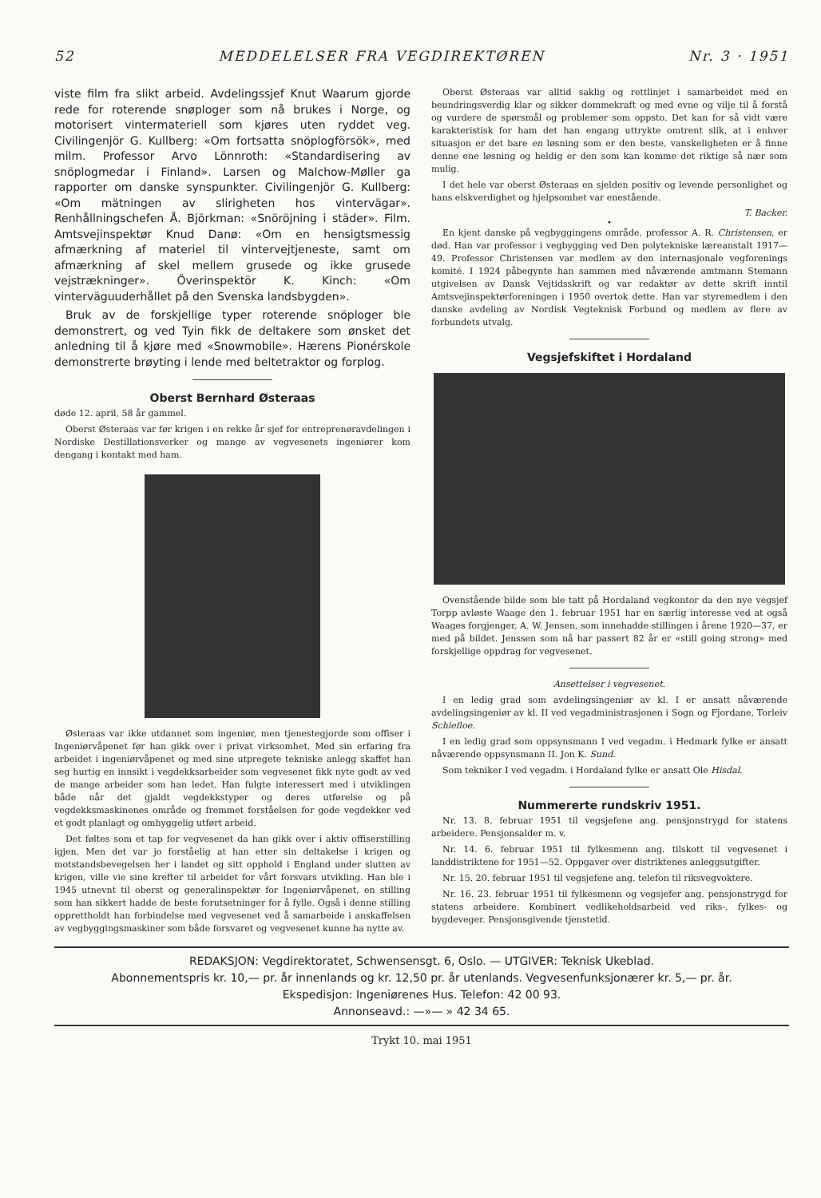52 MEDDELELSER FRA VEGDIREKTØREN Nr. 3 · 1951
viste film fra slikt arbeid. Avdelingssjef Knut Waarum gjorde rede for roterende snøploger som nå brukes i Norge, og motorisert vintermateriell som kjøres uten ryddet veg. Civilingenjör G. Kullberg: «Om fortsatta snöplogförsök», med milm. Professor Arvo Lönnroth: «Standardisering av snöplogmedar i Finland». Larsen og Malchow-Møller ga rapporter om danske synspunkter. Civilingenjör G. Kullberg: «Om mätningen av slirigheten hos vintervägar». Renhållningschefen Å. Björkman: «Snöröjning i städer». Film. Amtsvejinspektør Knud Danø: «Om en hensigtsmessig afmærkning af materiel til vintervejtjeneste, samt om afmærkning af skel mellem grusede og ikke grusede vejstrækninger». Överinspektör K. Kinch: «Om vinterväguuderhållet på den Svenska landsbygden».
Bruk av de forskjellige typer roterende snöploger ble demonstrert, og ved Tyin fikk de deltakere som ønsket det anledning til å kjøre med «Snowmobile». Hærens Pionérskole demonstrerte brøyting i lende med beltetraktor og forplog.
Oberst Bernhard Østeraas
døde 12. april, 58 år gammel.
Oberst Østeraas var før krigen i en rekke år sjef for entreprenøravdelingen i Nordiske Destillationsverker og mange av vegvesenets ingeniører kom dengang i kontakt med ham.
Østeraas var ikke utdannet som ingeniør, men tjenestegjorde som offiser i Ingeniørvåpenet før han gikk over i privat virksomhet. Med sin erfaring fra arbeidet i ingeniørvåpenet og med sine utpregete tekniske anlegg skaffet han seg hurtig en innsikt i vegdekksarbeider som vegvesenet fikk nyte godt av ved de mange arbeider som han ledet. Han fulgte interessert med i utviklingen både når det gjaldt vegdekkstyper og deres utførelse og på vegdekksmaskinenes område og fremmet forståelsen for gode vegdekker ved et godt planlagt og omhyggelig utført arbeid.
Det føltes som et tap for vegvesenet da han gikk over i aktiv offiserstilling igjen. Men det var jo forståelig at han etter sin deltakelse i krigen og motstandsbevegelsen her i landet og sitt opphold i England under slutten av krigen, ville vie sine krefter til arbeidet for vårt forsvars utvikling. Han ble i 1945 utnevnt til oberst og generalinspektør for Ingeniørvåpenet, en stilling som han sikkert hadde de beste forutsetninger for å fylle. Også i denne stilling opprettholdt han forbindelse med vegvesenet ved å samarbeide i anskaffelsen av vegbyggingsmaskiner som både forsvaret og vegvesenet kunne ha nytte av.
Oberst Østeraas var alltid saklig og rettlinjet i samarbeidet med en beundringsverdig klar og sikker dommekraft og med evne og vilje til å forstå og vurdere de spørsmål og problemer som oppsto. Det kan for så vidt være karakteristisk for ham det han engang uttrykte omtrent slik, at i enhver situasjon er det bare en løsning som er den beste, vanskeligheten er å finne denne ene løsning og heldig er den som kan komme det riktige så nær som mulig.
I det hele var oberst Østeraas en sjelden positiv og levende personlighet og hans elskverdighet og hjelpsomhet var enestående.
T. Backer.
•
En kjent danske på vegbyggingens område, professor A. R. Christensen, er død. Han var professor i vegbygging ved Den polytekniske læreanstalt 1917—49. Professor Christensen var medlem av den internasjonale vegforenings komité. I 1924 påbegynte han sammen med nåværende amtmann Stemann utgivelsen av Dansk Vejtidsskrift og var redaktør av dette skrift inntil Amtsvejinspektørforeningen i 1950 overtok dette. Han var styremedlem i den danske avdeling av Nordisk Vegteknisk Forbund og medlem av flere av forbundets utvalg.
Vegsjefskiftet i Hordaland
Ovenstående bilde som ble tatt på Hordaland vegkontor da den nye vegsjef Torpp avløste Waage den 1. februar 1951 har en særlig interesse ved at også Waages forgjenger, A. W. Jensen, som innehadde stillingen i årene 1920—37, er med på bildet. Jenssen som nå har passert 82 år er «still going strong» med forskjellige oppdrag for vegvesenet.
Ansettelser i vegvesenet.
I en ledig grad som avdelingsingeniør av kl. I er ansatt nåværende avdelingsingeniør av kl. II ved vegadministrasjonen i Sogn og Fjordane, Torleiv Schiefloe.
I en ledig grad som oppsynsmann I ved vegadm. i Hedmark fylke er ansatt nåværende oppsynsmann II. Jon K. Sund.
Som tekniker I ved vegadm. i Hordaland fylke er ansatt Ole Hisdal.
Nummererte rundskriv 1951.
Nr. 13. 8. februar 1951 til vegsjefene ang. pensjonstrygd for statens arbeidere. Pensjonsalder m. v.
Nr. 14. 6. februar 1951 til fylkesmenn ang. tilskott til vegvesenet i landdistriktene for 1951—52. Oppgaver over distriktenes anleggsutgifter.
Nr. 15. 20. februar 1951 til vegsjefene ang. telefon til riksvegvoktere.
Nr. 16. 23. februar 1951 til fylkesmenn og vegsjefer ang. pensjonstrygd for statens arbeidere. Kombinert vedlikeholdsarbeid ved riks-, fylkes- og bygdeveger. Pensjonsgivende tjenstetid.
REDAKSJON: Vegdirektoratet, Schwensensgt. 6, Oslo. — UTGIVER: Teknisk Ukeblad.
Abonnementspris kr. 10,— pr. år innenlands og kr. 12,50 pr. år utenlands. Vegvesenfunksjonærer kr. 5,— pr. år.
Ekspedisjon: Ingeniørenes Hus. Telefon: 42 00 93.
Annonseavd.: —»— » 42 34 65.
Trykt 10. mai 1951